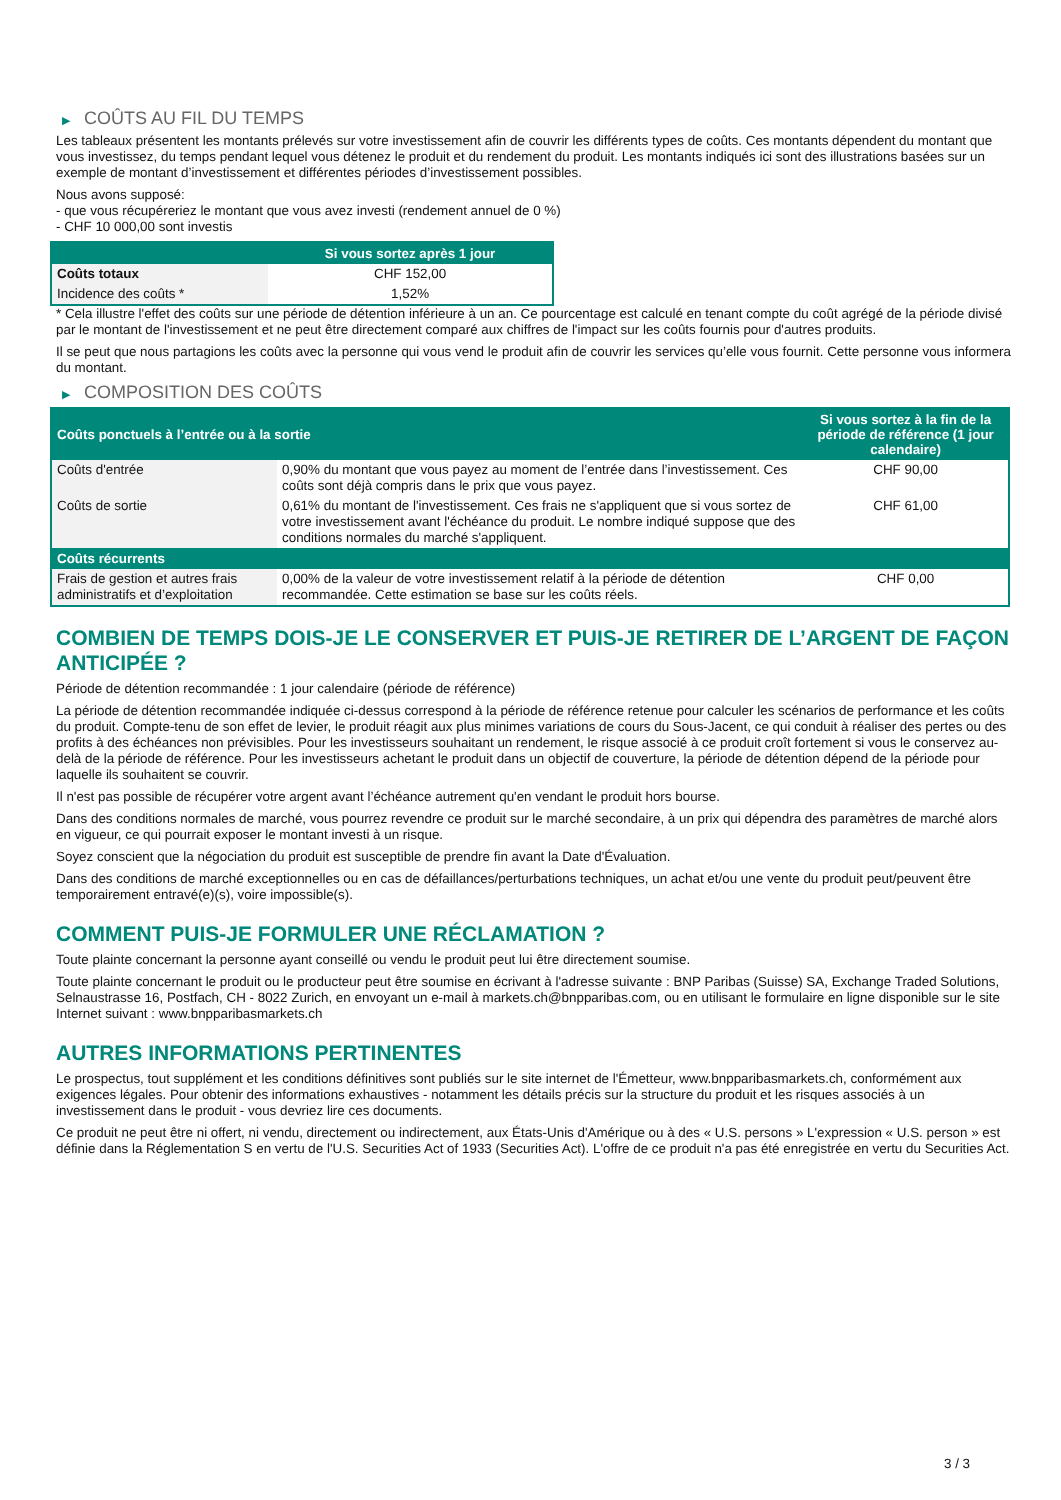▶ COÛTS AU FIL DU TEMPS
Les tableaux présentent les montants prélevés sur votre investissement afin de couvrir les différents types de coûts. Ces montants dépendent du montant que vous investissez, du temps pendant lequel vous détenez le produit et du rendement du produit. Les montants indiqués ici sont des illustrations basées sur un exemple de montant d’investissement et différentes périodes d’investissement possibles.
Nous avons supposé:
- que vous récupéreriez le montant que vous avez investi (rendement annuel de 0 %)
- CHF 10 000,00 sont investis
| | Si vous sortez après 1 jour |
| --- | --- |
| Coûts totaux | CHF 152,00 |
| Incidence des coûts * | 1,52% |
* Cela illustre l'effet des coûts sur une période de détention inférieure à un an. Ce pourcentage est calculé en tenant compte du coût agrégé de la période divisé par le montant de l'investissement et ne peut être directement comparé aux chiffres de l'impact sur les coûts fournis pour d'autres produits.
Il se peut que nous partagions les coûts avec la personne qui vous vend le produit afin de couvrir les services qu’elle vous fournit. Cette personne vous informera du montant.
▶ COMPOSITION DES COÛTS
| Coûts ponctuels à l’entrée ou à la sortie | | Si vous sortez à la fin de la période de référence (1 jour calendaire) |
| --- | --- | --- |
| Coûts d'entrée | 0,90% du montant que vous payez au moment de l’entrée dans l’investissement. Ces coûts sont déjà compris dans le prix que vous payez. | CHF 90,00 |
| Coûts de sortie | 0,61% du montant de l'investissement. Ces frais ne s'appliquent que si vous sortez de votre investissement avant l'échéance du produit. Le nombre indiqué suppose que des conditions normales du marché s'appliquent. | CHF 61,00 |
| Coûts récurrents | | |
| Frais de gestion et autres frais administratifs et d’exploitation | 0,00% de la valeur de votre investissement relatif à la période de détention recommandée. Cette estimation se base sur les coûts réels. | CHF 0,00 |
COMBIEN DE TEMPS DOIS-JE LE CONSERVER ET PUIS-JE RETIRER DE L’ARGENT DE FAÇON ANTICIPÉE ?
Période de détention recommandée : 1 jour calendaire (période de référence)
La période de détention recommandée indiquée ci-dessus correspond à la période de référence retenue pour calculer les scénarios de performance et les coûts du produit. Compte-tenu de son effet de levier, le produit réagit aux plus minimes variations de cours du Sous-Jacent, ce qui conduit à réaliser des pertes ou des profits à des échéances non prévisibles. Pour les investisseurs souhaitant un rendement, le risque associé à ce produit croît fortement si vous le conservez au-delà de la période de référence. Pour les investisseurs achetant le produit dans un objectif de couverture, la période de détention dépend de la période pour laquelle ils souhaitent se couvrir.
Il n'est pas possible de récupérer votre argent avant l’échéance autrement qu'en vendant le produit hors bourse.
Dans des conditions normales de marché, vous pourrez revendre ce produit sur le marché secondaire, à un prix qui dépendra des paramètres de marché alors en vigueur, ce qui pourrait exposer le montant investi à un risque.
Soyez conscient que la négociation du produit est susceptible de prendre fin avant la Date d'Évaluation.
Dans des conditions de marché exceptionnelles ou en cas de défaillances/perturbations techniques, un achat et/ou une vente du produit peut/peuvent être temporairement entravé(e)(s), voire impossible(s).
COMMENT PUIS-JE FORMULER UNE RÉCLAMATION ?
Toute plainte concernant la personne ayant conseillé ou vendu le produit peut lui être directement soumise.
Toute plainte concernant le produit ou le producteur peut être soumise en écrivant à l'adresse suivante : BNP Paribas (Suisse) SA, Exchange Traded Solutions, Selnaustrasse 16, Postfach, CH - 8022 Zurich, en envoyant un e-mail à markets.ch@bnpparibas.com, ou en utilisant le formulaire en ligne disponible sur le site Internet suivant : www.bnpparibasmarkets.ch
AUTRES INFORMATIONS PERTINENTES
Le prospectus, tout supplément et les conditions définitives sont publiés sur le site internet de l'Émetteur, www.bnpparibasmarkets.ch, conformément aux exigences légales. Pour obtenir des informations exhaustives - notamment les détails précis sur la structure du produit et les risques associés à un investissement dans le produit - vous devriez lire ces documents.
Ce produit ne peut être ni offert, ni vendu, directement ou indirectement, aux États-Unis d'Amérique ou à des « U.S. persons » L'expression « U.S. person » est définie dans la Réglementation S en vertu de l'U.S. Securities Act of 1933 (Securities Act). L'offre de ce produit n'a pas été enregistrée en vertu du Securities Act.
3 / 3